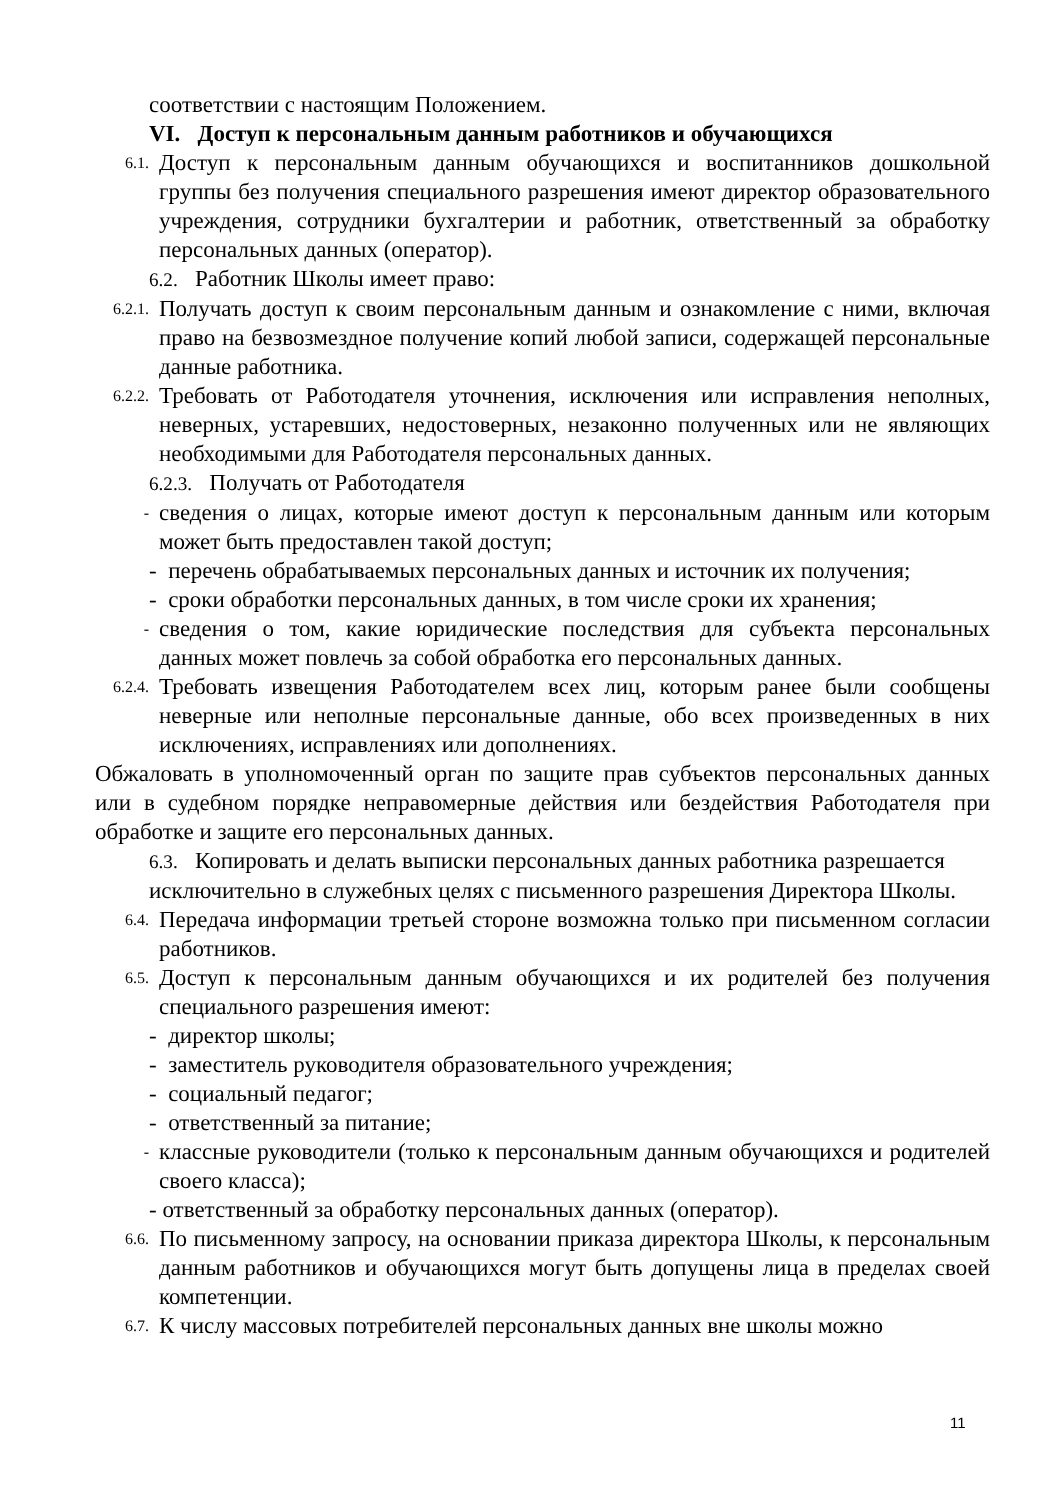соответствии с настоящим Положением.
VI. Доступ к персональным данным работников и обучающихся
6.1. Доступ к персональным данным обучающихся и воспитанников дошкольной группы без получения специального разрешения имеют директор образовательного учреждения, сотрудники бухгалтерии и работник, ответственный за обработку персональных данных (оператор).
6.2. Работник Школы имеет право:
6.2.1. Получать доступ к своим персональным данным и ознакомление с ними, включая право на безвозмездное получение копий любой записи, содержащей персональные данные работника.
6.2.2. Требовать от Работодателя уточнения, исключения или исправления неполных, неверных, устаревших, недостоверных, незаконно полученных или не являющих необходимыми для Работодателя персональных данных.
6.2.3. Получать от Работодателя
- сведения о лицах, которые имеют доступ к персональным данным или которым может быть предоставлен такой доступ;
- перечень обрабатываемых персональных данных и источник их получения;
- сроки обработки персональных данных, в том числе сроки их хранения;
- сведения о том, какие юридические последствия для субъекта персональных данных может повлечь за собой обработка его персональных данных.
6.2.4. Требовать извещения Работодателем всех лиц, которым ранее были сообщены неверные или неполные персональные данные, обо всех произведенных в них исключениях, исправлениях или дополнениях.
Обжаловать в уполномоченный орган по защите прав субъектов персональных данных или в судебном порядке неправомерные действия или бездействия Работодателя при обработке и защите его персональных данных.
6.3. Копировать и делать выписки персональных данных работника разрешается исключительно в служебных целях с письменного разрешения Директора Школы.
6.4. Передача информации третьей стороне возможна только при письменном согласии работников.
6.5. Доступ к персональным данным обучающихся и их родителей без получения специального разрешения имеют:
- директор школы;
- заместитель руководителя образовательного учреждения;
- социальный педагог;
- ответственный за питание;
- классные руководители (только к персональным данным обучающихся и родителей своего класса);
- ответственный за обработку персональных данных (оператор).
6.6. По письменному запросу, на основании приказа директора Школы, к персональным данным работников и обучающихся могут быть допущены лица в пределах своей компетенции.
6.7. К числу массовых потребителей персональных данных вне школы можно
11